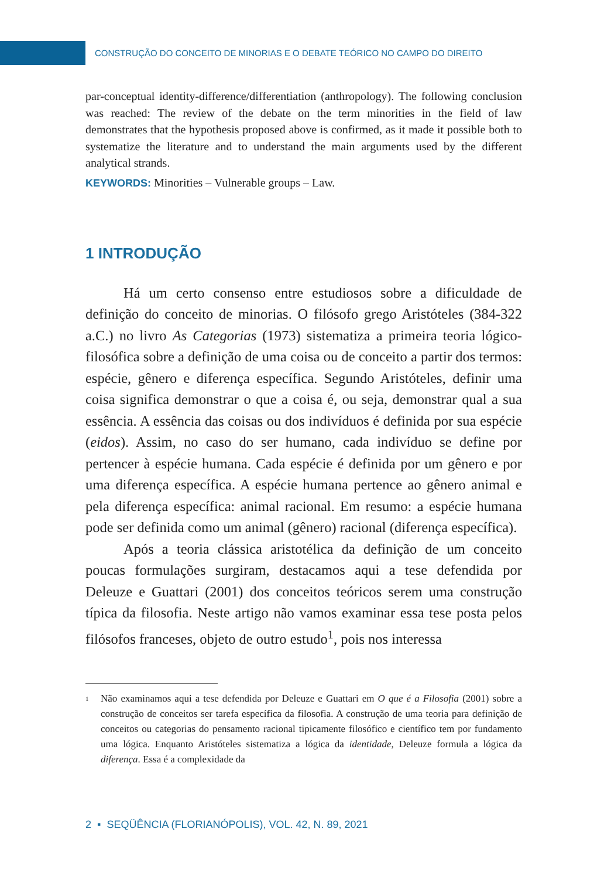CONSTRUÇÃO DO CONCEITO DE MINORIAS E O DEBATE TEÓRICO NO CAMPO DO DIREITO
par-conceptual identity-difference/differentiation (anthropology). The following conclusion was reached: The review of the debate on the term minorities in the field of law demonstrates that the hypothesis proposed above is confirmed, as it made it possible both to systematize the literature and to understand the main arguments used by the different analytical strands.
KEYWORDS: Minorities – Vulnerable groups – Law.
1 INTRODUÇÃO
Há um certo consenso entre estudiosos sobre a dificuldade de definição do conceito de minorias. O filósofo grego Aristóteles (384-322 a.C.) no livro As Categorias (1973) sistematiza a primeira teoria lógico-filosófica sobre a definição de uma coisa ou de conceito a partir dos termos: espécie, gênero e diferença específica. Segundo Aristóteles, definir uma coisa significa demonstrar o que a coisa é, ou seja, demonstrar qual a sua essência. A essência das coisas ou dos indivíduos é definida por sua espécie (eidos). Assim, no caso do ser humano, cada indivíduo se define por pertencer à espécie humana. Cada espécie é definida por um gênero e por uma diferença específica. A espécie humana pertence ao gênero animal e pela diferença específica: animal racional. Em resumo: a espécie humana pode ser definida como um animal (gênero) racional (diferença específica).
Após a teoria clássica aristotélica da definição de um conceito poucas formulações surgiram, destacamos aqui a tese defendida por Deleuze e Guattari (2001) dos conceitos teóricos serem uma construção típica da filosofia. Neste artigo não vamos examinar essa tese posta pelos filósofos franceses, objeto de outro estudo<sup>1</sup>, pois nos interessa
<sup>1</sup> Não examinamos aqui a tese defendida por Deleuze e Guattari em O que é a Filosofia (2001) sobre a construção de conceitos ser tarefa específica da filosofia. A construção de uma teoria para definição de conceitos ou categorias do pensamento racional tipicamente filosófico e científico tem por fundamento uma lógica. Enquanto Aristóteles sistematiza a lógica da identidade, Deleuze formula a lógica da diferença. Essa é a complexidade da
2 ▪ SEQÜÊNCIA (FLORIANÓPOLIS), VOL. 42, N. 89, 2021